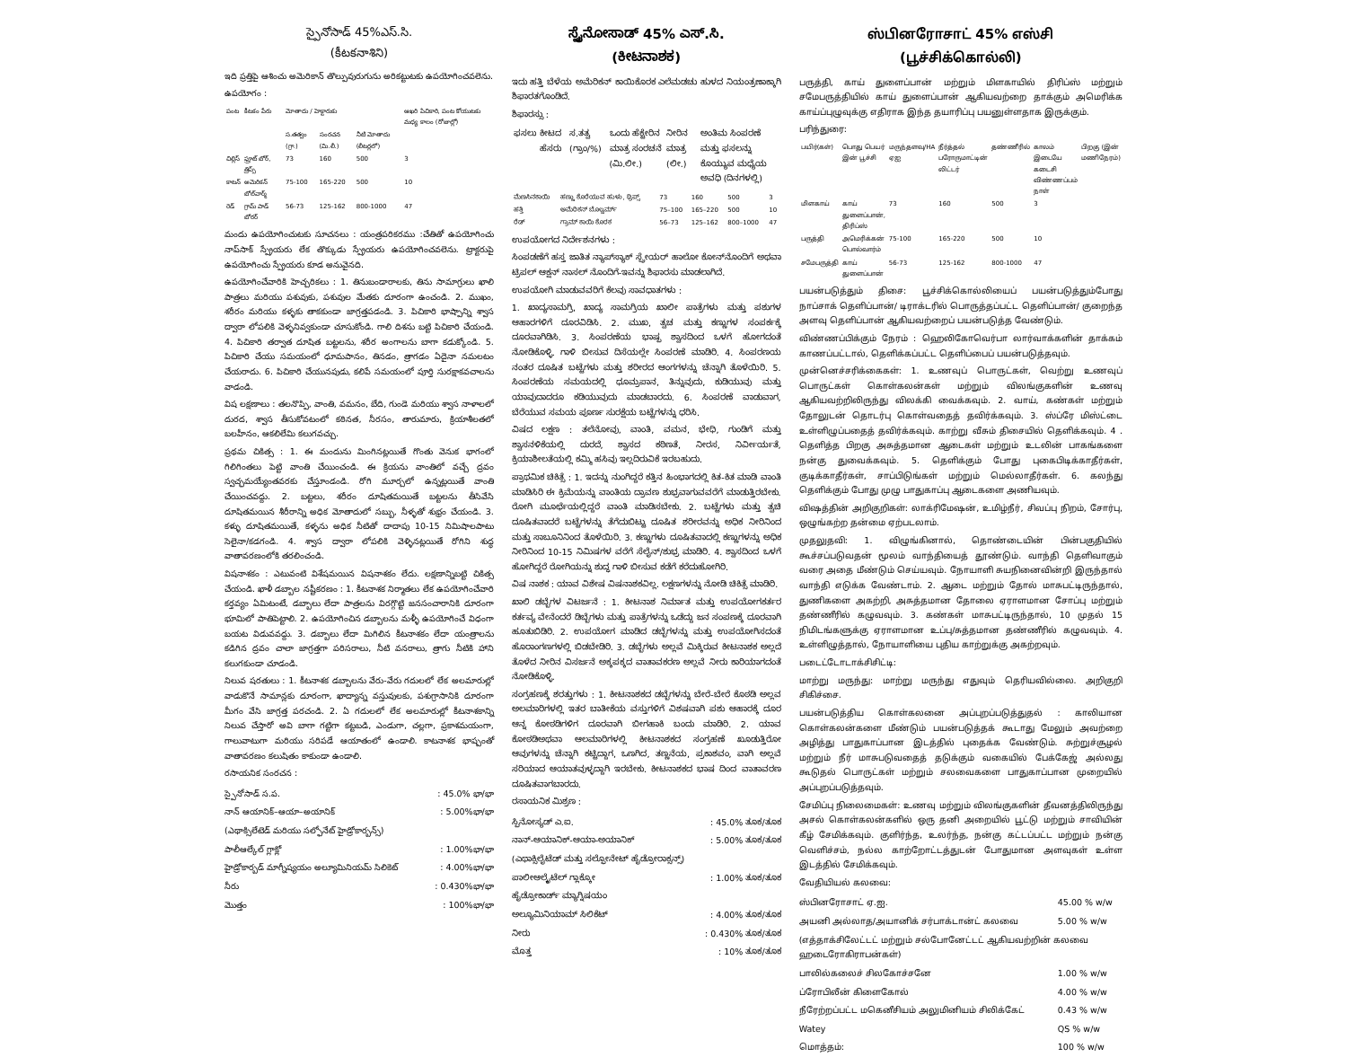స్పైనోసాడ్ 45%ఎస్.సి.
(కీటకనాశిని)
ఇది ప్రత్తిపై ఆశించు అమెరికాన్ తొల్పువురుగును అరికట్టుటకు ఉపయోగించవలెను.
ఉపయోగం :
| పంట | కీటకం పేరు | మోతాదు / హెక్టారుకు | | | ఆఖరి పిచికారి, పంట కోయుటకు మధ్య కాలం (రోజుల్లో) |
| --- | --- | --- | --- | --- | --- |
| | | స.తత్వం (గ్రా.) | సంరచన (మి.లీ.) | నీటి మోతాదు (లీటర్లలో) | |
| చిల్లిస్ | ఫ్రూట్ బోర్, త్రిప్స్ | 73 | 160 | 500 | 3 |
| కాటన్ | అమెరికన్ బోల్‌వార్మ్ | 75-100 | 165-220 | 500 | 10 |
| రెడ్ | గ్రామ్ పాడ్ బోరర్ | 56-73 | 125-162 | 800-1000 | 47 |
మందు ఉపయోగించుటకు సూచనలు : యంత్రపరికరము :చేతితో ఉపయోగించు నాప్‌సాక్ స్ప్రేయరు లేక తొక్కుడు స్ప్రేయరు ఉపయోగించవలెను. ట్రాక్టరుపై ఉపయోగించు స్ప్రేయరు కూడ అనువైనది.
ఉపయోగించేవారికి హెచ్చరికలు : 1. తినుబండారాలకు, తిను సామాగ్రులు ఖాలి పాత్రలు మరియు పశువుకు, పశువుల మేతకు దూరంగా ఉంచండి. 2. ముఖం, శరీరం మరియు కళ్ళకు తాకకుండా జాగ్రత్తపడండి. 3. పిచికారి భాష్పాన్ని శ్వాస ద్వారా లోపలికి వెళ్ళనివ్వకుండా చూసుకోండి. గాలి దిశను బట్టి పిచికారి చేయండి. 4. పిచికారి తర్వాత దూషిత బట్టలను, శరీర అంగాలను బాగా కడుక్కోండి. 5. పిచికారి చేయు సమయంలో ధూమపానం, తినడం, త్రాగడం ఏదైనా నమలటం చేయరాదు. 6. పిచికారి చేయునపుడు, కలిపే సమయంలో పూర్తి సురక్షాకవచాలను వాడండి.
విష లక్షణాలు : తలనొప్పి, వాంతి, వమనం, బేది, గుండె మరియు శ్వాస నాళాలలో దురద, శ్వాస తీసుకోవటంలో కఠినత, నీరసం, తారుమారు, క్రియాశీలతలో బలహీనం, ఆకలిలేమి కలుగవచ్చు.
ప్రథమ చికిత్స : 1. ఈ మందును మింగినట్లయితే గొంతు వెనుక భాగంలో గిలిగింతలు పెట్టి వాంతి చేయించండి. ఈ క్రియను వాంతిలో వచ్చే ద్రవం స్వచ్ఛమయ్యేంతవరకు చేస్తూండండి. రోగి మూర్చలో ఉన్నట్లయితే వాంతి చేయించవద్దు. 2. బట్టలు, శరీరం దూషితమయితే బట్టలను తీసివేసి దూషితమయిన శీరీరాన్ని అధిక మోతాదులో సబ్బు, నీళ్ళతో శుభ్రం చేయండి. 3. కళ్ళు దూషితమయితే, కళ్ళను అధిక నీటితో దాదాపు 10-15 నిమిషాలపాటు సెలైనా/కడగండి. 4. శ్వాస ద్వారా లోపలికి వెళ్ళినట్లయితే రోగిని శుద్ధ వాతావరణంలోకి తరలించండి.
విషనాశకం : ఎటువంటి విశేషమయిన విషనాశకం లేదు. లక్షణాన్నిబట్టి చికిత్స చేయండి. ఖాళీ డబ్బాల నష్టీకరణం : 1. కీటనాశక నిర్మాతలు లేక ఉపయోగించేవారి కర్తవ్యం ఏమిటంటే, డబ్బాలు లేదా పాత్రలను విరగ్గొట్టి జనసంచారానికి దూరంగా భూమిలో పాతిపెట్టాలి. 2. ఉపయోగించిన డబ్బాలను మళ్ళీ ఉపయోగించే విధంగా బయట విడువవద్దు. 3. డబ్బాలు లేదా మిగిలిన కీటనాశకం లేదా యంత్రాలను కడిగిన ద్రవం చాలా జాగ్రత్తగా పరిసరాలు, నీటి వనరాలు, త్రాగు నీటికి హాని కలుగకుండా చూడండి.
నిలువ షరతులు : 1. కీటనాశక డబ్బాలను వేరు-వేరు గదులలో లేక అలమారుల్లో వాడుకొనే సామాన్లకు దూరంగా, ఖాద్యాన్న వస్తువులకు, పశుగ్రాసానికి దూరంగా మీగం వేసి జాగ్రత్త పరచండి. 2. ఏ గదులలో లేక అలమారుల్లో కీటనాశకాన్ని నిలువ చేస్తారో అవి బాగా గట్టిగా కట్టబడి, ఎండుగా, చల్లగా, ప్రకాశమయంగా, గాలువాటుగా మరియు సరిపడే ఆయాతంలో ఉండాలి. కాటనాశక భాష్పంతో వాతావరణం కలుషితం కాకుండా ఉండాలి.
రసాయనిక సంరచన :
| స్పైనోసాడ్ స.ప. | : 45.0% భా/భా |
| నాన్ ఆయానిక్–ఆయా–అయానిక్ | : 5.00%భా/భా |
| (ఎథాక్సిలేటెడ్ మరియు సల్ఫోనేట్ హైడ్రోకార్బన్స్) | |
| పాలీఆల్కేల్ గ్లాక్లో | : 1.00%భా/భా |
| హైడ్రోకార్బడ్ మాగ్నీష్యయం అల్యూమినియమ్ సిలికెట్ | : 4.00%భా/భా |
| నీరు | : 0.430%భా/భా |
| మొత్తం | : 100%భా/భా |
ಸ್ಪೈನೋಸಾಡ್ 45% ಎಸ್.ಸಿ.
(ಕೀಟನಾಶಕ)
ಇದು ಹತ್ತಿ ಬೆಳೆಯ ಅಮೆರಿಕನ್ ಕಾಯಿಕೊರಕ ಎಲೆಮಡಚು ಹುಳದ ನಿಯಂತ್ರಣಾಕ್ಕಾಗಿ ಶಿಫಾರತಗೊಂಡಿದೆ.
ಶಿಫಾರಸ್ಸು :
| ಫಸಲು | ಕೀಟದ ಹೆಸರು | ಸ.ತತ್ವ (ಗ್ರಾಂ/%) | ಒಂದು ಹೆಕ್ಟೇರಿನ ಮಾತ್ರ ಸಂರಚನೆ (ಮಿ.ಲೀ.) | ನೀರಿನ ಮಾತ್ರ (ಲೀ.) | ಅಂತಿಮ ಸಿಂಪರಣೆ ಮತ್ತು ಫಸಲನ್ನು ಕೊಯ್ಯುವ ಮಧ್ಯೆಯ ಅವಧಿ (ದಿನಗಳಲ್ಲಿ) |
| --- | --- | --- | --- | --- | --- |
| ಮೆಣಸಿನಕಾಯಿ | ಹಣ್ಣು ಕೊರೆಯುವ ಹುಳು, ಥ್ರಿಪ್ಸ್ | 73 | 160 | 500 | 3 |
| ಹತ್ತಿ | ಅಮೆರಿಕನ್ ಬೊಲ್ವರ್ಮ್ | 75–100 | 165–220 | 500 | 10 |
| ರೆಡ್ | ಗ್ರಾಮ್ ಕಾಯಿ ಕೊರಕ | 56–73 | 125–162 | 800–1000 | 47 |
ಉಪಯೋಗದ ನಿರ್ದೇಶನಗಳು :
ಸಿಂಪಡಣೆಗೆ ಹಸ್ತ ಜಾತಿತ ನ್ಯಾಪ್‌ಸ್ಯಾಕ್ ಸ್ಪ್ರೇಯರ್ ಹಾಲೋ ಕೋನ್‌ನೊಂದಿಗೆ ಅಥವಾ ಟ್ರಿಪಲ್ ಆಕ್ಷನ್ ನಾಸಲ್ ನೊಂದಿಗೆ-ಇವನ್ನು ಶಿಫಾರಸು ಮಾಡಲಾಗಿದೆ.
ಉಪಯೋಗಿ ಮಾಡುವವರಿಗೆ ಕೆಲವು ಸಾವಧಾತಗಳು :
1. ಖಾದ್ಯಸಾಮಗ್ರಿ, ಖಾದ್ಯ ಸಾಮಗ್ರಿಯ ಖಾಲೀ ಪಾತ್ರೆಗಳು ಮತ್ತು ಪಶುಗಳ ಆಹಾರಗಳಿಗೆ ದೂರವಿಡಿಸಿ. 2. ಮುಖ, ತ್ವಚ ಮತ್ತು ಕಣ್ಣುಗಳ ಸಂಪರ್ಕಕ್ಕೆ ದೂರವಾಗಿಡಿಸಿ. 3. ಸಿಂಪರಣೆಯ ಭಾಷ್ಪ ಶ್ವಾಸದಿಂದ ಒಳಗೆ ಹೋಗದಂತೆ ನೋಡಿಕೊಳ್ಳಿ. ಗಾಳಿ ಬೀಸುವ ದಿಸೆಯಲ್ಲೇ ಸಿಂಪರಣೆ ಮಾಡಿರಿ. 4. ಸಿಂಪರಣಯ ನಂತರ ದೂಷಿತ ಬಟ್ಟೆಗಳು ಮತ್ತು ಶರೀರದ ಆಂಗಗಳನ್ನು ಚೆನ್ನಾಗಿ ತೊಳೆಯಿರಿ. 5. ಸಿಂಪರಣೆಯ ಸಮಯದಲ್ಲಿ ಧೂಮ್ರಪಾನ, ತಿನ್ನುವುದು, ಕುಡಿಯುವು ಮತ್ತು ಯಾವುದಾದರೂ ಕಡಿಯುವುದು ಮಾಡಬಾರದು. 6. ಸಿಂಪರಣೆ ವಾಡುವಾಗ, ಬೆರೆಯುವ ಸಮಯ ಪೂರ್ಣ ಸುರಕ್ಷೆಯ ಬಟ್ಟೆಗಳನ್ನು ಧರಿಸಿ.
ವಿಷದ ಲಕ್ಷಣ : ತಲೆನೋವು, ವಾಂತಿ, ವಮನ, ಭೇಧಿ, ಗುಂಡಿಗೆ ಮತ್ತು ಶ್ವಾಸನಳಿಕೆಯಲ್ಲಿ ದುರದೆ, ಶ್ವಾಸದ ಕಠಿಣತೆ, ನೀರಸ, ನಿರ್ವೀರ್ಯತೆ, ಕ್ರಿಯಾಶೀಲತೆಯಲ್ಲಿ ಕಮ್ಮಿ ಹಸಿವು ಇಲ್ಲದಿರುವಿಕೆ ಇರಬಹುದು.
ಪ್ರಾಥಮಿಕ ಚಿಕಿತ್ಸೆ : 1. ಇದನ್ನು ನುಂಗಿದ್ದರೆ ಕತ್ತಿನ ಹಿಂಭಾಗದಲ್ಲಿ ಕಿತ-ಕಿತ ಮಾಡಿ ವಾಂತಿ ಮಾಡಿಸಿರಿ ಈ ಕ್ರಿಮೆಯನ್ನು ವಾಂತಿಯ ದ್ರಾವಣ ಶುಭ್ರವಾಗುವವರೆಗೆ ಮಾಡುತ್ತಿರಬೇಕು. ರೋಗಿ ಮೂರ್ಛೆಯಲ್ಲಿದ್ದರೆ ವಾಂತಿ ಮಾಡಿಸಬೇಕು. 2. ಬಟ್ಟೆಗಳು ಮತ್ತು ತ್ವಚಿ ದೂಷಿತವಾದರೆ ಬಟ್ಟೆಗಳನ್ನು ತೆಗೆದುಬಿಟ್ಟು ದೂಷಿತ ಶರೀರವನ್ನು ಅಧಿಕ ನೀರಿನಿಂದ ಮತ್ತು ಸಾಬೂನಿನಿಂದ ತೊಳೆಯಿರಿ. 3. ಕಣ್ಣುಗಳು ದೂಷಿತವಾದಲ್ಲಿ ಕಣ್ಣುಗಳನ್ನು ಅಧಿಕ ನೀರಿನಿಂದ 10-15 ನಿಮಿಷಗಳ ವರೆಗೆ ಸೆಲೈನ್/ಶುಭ್ರ ಮಾಡಿರಿ. 4. ಶ್ವಾಸದಿಂದ ಒಳಗೆ ಹೋಗಿದ್ದರೆ ರೋಗಿಯನ್ನು ಶುದ್ಧ ಗಾಳಿ ಬೀಸುವ ಕಡೆಗೆ ಕರೆದುಹೋಗಿರಿ.
ವಿಷ ನಾಶಕ : ಯಾವ ವಿಶೇಷ ವಿಷನಾಶಕವಿಲ್ಲ. ಲಕ್ಷಣಗಳನ್ನು ನೋಡಿ ಚಿಕಿತ್ಸೆ ಮಾಡಿರಿ.
ಖಾಲಿ ಡಬ್ಬೆಗಳ ವಿಟರ್ಜನೆ : 1. ಕೀಟನಾಶ ನಿರ್ಮಾತ ಮತ್ತು ಉಪಯೋಗಕರ್ತರ ಕರ್ತವ್ಯ ವೇನೆಂದರೆ ಡಿಬ್ಬೆಗಳು ಮತ್ತು ಪಾತ್ರೆಗಳನ್ನು ಒಡೆದ್ದು ಜನ ಸಂಪಣಕ್ಕೆ ದೂರವಾಗಿ ಹೂತುಬಿಡಿರಿ. 2. ಉಪಯೋಗ ಮಾಡಿದ ಡಬ್ಬೆಗಳನ್ನು ಮತ್ತು ಉಪಯೋಗಿಸದಂತೆ ಹೊರಾಂಗಣಗಳಲ್ಲಿ ಬಿಡಬೇಡಿರಿ. 3. ಡಬ್ಬೆಗಳು ಅಲ್ಲವೆ ಮಿಕ್ಕಿರುವ ಕೀಟನಾಶಕ ಅಲ್ಲದೆ ತೊಳೆದ ನೀರಿನ ವಿಸರ್ಜನೆ ಅಕ್ಕಪಕ್ಕದ ವಾತಾವಕರಣ ಅಲ್ಲವೆ ನೀರು ಕಾರಿಯಾಗದಂತೆ ನೋಡಿಕೊಳ್ಳಿ.
ಸಂಗ್ರಹಣಕ್ಕೆ ಶರತ್ತುಗಳು : 1. ಕೀಟನಾಶಕದ ಡಬ್ಬೆಗಳನ್ನು ಬೇರೆ-ಬೇರೆ ಕೊಠಡಿ ಅಲ್ಲವ ಅಲಮಾರಿಗಳಲ್ಲಿ ಇತರ ಬಾತೀಕೆಯ ವಸ್ತುಗಳಿಗೆ ವಿಶಷವಾಗಿ ಪಶು ಆಹಾರಕ್ಕೆ ದೂರ ಆನ್ನ ಕೋಠಡಿಗಳಿಗ ದೂರವಾಗಿ ಬೀಗಹಾಕಿ ಬಂದು ಮಾಡಿರಿ. 2. ಯಾವ ಕೋಠಡಿಅಥವಾ ಆಲಮಾರಿಗಳಲ್ಲಿ ಕೀಟನಾಶಕದ ಸಂಗ್ರಹಣೆ ಖೂಡುತ್ತಿರೋ ಆವುಗಳನ್ನು ಚೆನ್ನಾಗಿ ಕಟ್ಟಿದ್ದಾಗ, ಒಣಗಿದ, ತಣ್ಣನೆಯ, ಪ್ರಕಾಶವಂ, ವಾಗಿ ಅಲ್ಲವೆ ಸರಿಯಾದ ಆಯಾತವುಳ್ಳದ್ದಾಗಿ ಇರಬೇಕು. ಕೀಟನಾಶಕದ ಭಾಷ ದಿಂದ ವಾತಾವರಣ ದೂಷಿತವಾಗಬಾರದು.
ರಸಾಯನಿಕ ಮಿಶ್ರಣ :
| ಸ್ಪಿನೋಸ್ಯಡ್ ಎ.ಐ. | : 45.0% ತೂಕ/ತೂಕ |
| ನಾನ್-ಆಯಾನಿಕ್-ಆಯಾ-ಅಯಾನಿಕ್ | : 5.00% ತೂಕ/ತೂಕ |
| (ಎಥಾಕ್ಸಿಲೈಟೆಡ್ ಮತ್ತು ಸಲ್ಫೋನೇಟ್ ಹೈಡ್ರೋರಾಕ್ಸನ್ಸ್) | |
| ಪಾಲೀಆಲ್ಕೈಟೆಲ್ ಗ್ಲಾಕ್ಕೋ | : 1.00% ತೂಕ/ತೂಕ |
| ಹೈಡ್ರೋಕಾರ್ಡ್ ಮ್ಯಾಗ್ನಿಷಯಂ | |
| ಅಲ್ಯೂಮಿನಿಯಾಮ್ ಸಿಲಿಕೆಟ್ | : 4.00% ತೂಕ/ತೂಕ |
| ನೀರು | : 0.430% ತೂಕ/ತೂಕ |
| ಮೊತ್ತ | : 10% ತೂಕ/ತೂಕ |
ஸ்பினரோசாட் 45% எஸ்சி
(பூச்சிக்கொல்லி)
பருத்தி, காய் துளைப்பான் மற்றும் மிளகாயில் திரிப்ஸ் மற்றும் சமேபருத்தியில் காய் துளைப்பான் ஆகியவற்றை தாக்கும் அமெரிக்க காய்ப்புழுவுக்கு எதிராக இந்த தயாரிப்பு பயனுள்ளதாக இருக்கும்.
பரிந்துரை:
| பயிர்(கள்) | பொது பெயர் இன் பூச்சி | மருந்தளவு/HA ஏஐ | நீர்த்தல் பரோருமாட்டின் லிட்டர் | தண்ணீரில் | காலம் இடையே கடைசி விண்ணப்பம் நாள் | பிறகு (இன் மணிநேரம்) |
| --- | --- | --- | --- | --- | --- | --- |
| மிளகாய் | காய் துளைப்பான், திரிப்ஸ் | 73 | 160 | 500 | 3 | |
| பருத்தி | அமெரிக்கன் பொல்வார்ம் | 75-100 | 165-220 | 500 | 10 | |
| சமேபருத்தி | காய் துளைப்பான் | 56-73 | 125-162 | 800-1000 | 47 | |
பயன்படுத்தும் திசை: பூச்சிக்கொல்லியைப் பயன்படுத்தும்போது நாப்சாக் தெளிப்பான்/ டிராக்டரில் பொருத்தப்பட்ட தெளிப்பான்/ குறைந்த அளவு தெளிப்பான் ஆகியவற்றைப் பயன்படுத்த வேண்டும்.
விண்ணப்பிக்கும் நேரம் : ஹெலிகோவெர்பா லார்வாக்களின் தாக்கம் காணப்பட்டால், தெளிக்கப்பட்ட தெளிப்பைப் பயன்படுத்தவும்.
முன்னெச்சரிக்கைகள்: 1. உணவுப் பொருட்கள், வெற்று உணவுப் பொருட்கள் கொள்கலன்கள் மற்றும் விலங்குகளின் உணவு ஆகியவற்றிலிருந்து விலக்கி வைக்கவும். 2. வாய், கண்கள் மற்றும் தோலுடன் தொடர்பு கொள்வதைத் தவிர்க்கவும். 3. ஸ்ப்ரே மிஸ்ட்டை உள்ளிழுப்பதைத் தவிர்க்கவும். காற்று வீசும் திசையில் தெளிக்கவும். 4 . தெளித்த பிறகு அசுத்தமான ஆடைகள் மற்றும் உடலின் பாகங்களை நன்கு துவைக்கவும். 5. தெளிக்கும் போது புகைபிடிக்காதீர்கள், குடிக்காதீர்கள், சாப்பிடுங்கள் மற்றும் மெல்லாதீர்கள். 6. கலந்து தெளிக்கும் போது முழு பாதுகாப்பு ஆடைகளை அணியவும்.
விஷத்தின் அறிகுறிகள்: லாக்ரிமேஷன், உமிழ்நீர், சிவப்பு நிறம், சோர்பு, ஒழுங்கற்ற தன்மை ஏற்படலாம்.
முதலுதவி: 1. விழுங்கினால், தொண்டையின் பின்பகுதியில் கூச்சப்படுவதன் மூலம் வாந்தியைத் தூண்டும். வாந்தி தெளிவாகும் வரை அதை மீண்டும் செய்யவும். நோயாளி சுயநினைவின்றி இருந்தால் வாந்தி எடுக்க வேண்டாம். 2. ஆடை மற்றும் தோல் மாசுபட்டிருந்தால், துணிகளை அகற்றி, அசுத்தமான தோலை ஏராளமான சோப்பு மற்றும் தண்ணீரில் கழுவவும். 3. கண்கள் மாசுபட்டிருந்தால், 10 முதல் 15 நிமிடங்களுக்கு ஏராளமான உப்பு/சுத்தமான தண்ணீரில் கழுவவும். 4. உள்ளிழுத்தால், நோயாளியை புதிய காற்றுக்கு அகற்றவும்.
படைட்டோடாக்சிசிட்டி:
மாற்று மருந்து: மாற்று மருந்து எதுவும் தெரியவில்லை. அறிகுறி சிகிச்சை.
பயன்படுத்திய கொள்கலனை அப்புறப்படுத்துதல் : காலியான கொள்கலன்களை மீண்டும் பயன்படுத்தக் கூடாது மேலும் அவற்றை அழித்து பாதுகாப்பான இடத்தில் புதைக்க வேண்டும். சுற்றுச்சூழல் மற்றும் நீர் மாசுபடுவதைத் தடுக்கும் வகையில் பேக்கேஜ் அல்லது கூடுதல் பொருட்கள் மற்றும் சலவைகளை பாதுகாப்பான முறையில் அப்புறப்படுத்தவும்.
சேமிப்பு நிலைமைகள்: உணவு மற்றும் விலங்குகளின் தீவனத்திலிருந்து அசல் கொள்கலன்களில் ஒரு தனி அறையில் பூட்டு மற்றும் சாவியின் கீழ் சேமிக்கவும். குளிர்ந்த, உலர்ந்த, நன்கு கட்டப்பட்ட மற்றும் நன்கு வெளிச்சம், நல்ல காற்றோட்டத்துடன் போதுமான அளவுகள் உள்ள இடத்தில் சேமிக்கவும்.
வேதியியல் கலவை:
| ஸ்பினரோசாட் ஏ.ஐ. | 45.00 % w/w |
| அயனி அல்லாத/அயானிக் சர்பாக்டான்ட் கலவை | 5.00 % w/w |
| (எத்தாக்சிலேட்டட் மற்றும் சல்போனேட்டட் ஆகியவற்றின் கலவை ஹடைரோகிராபன்கள்) | |
| பாலில்கலைச் சிலகோச்சனே | 1.00 % w/w |
| ப்ரோபிலீன் கிளைகோல் | 4.00 % w/w |
| நீரேற்றப்பட்ட மகெனீசியம் அலுமினியம் சிலிக்கேட் | 0.43 % w/w |
| Watey | QS % w/w |
| மொத்தம்: | 100 % w/w |